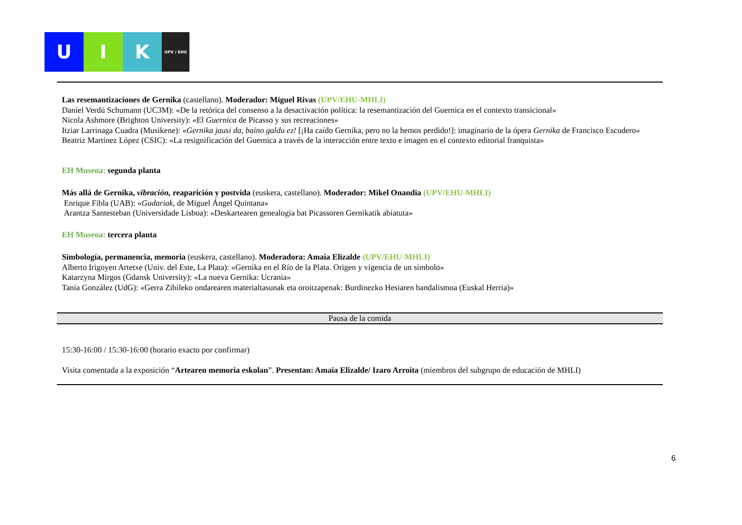U I K
UPV / EHU
Las resemantizaciones de Gernika (castellano). Moderador: Miguel Rivas (UPV/EHU-MHLI)
Daniel Verdú Schumann (UC3M): «De la retórica del consenso a la desactivación política: la resemantización del Guernica en el contexto transicional»
Nicola Ashmore (Brighton University): «El Guernica de Picasso y sus recreaciones»
Itziar Larrinaga Cuadra (Musikene): «Gernika jausi da, baino galdu ez! [¡Ha caído Gernika, pero no la hemos perdido!]: imaginario de la ópera Gernika de Francisco Escudero»
Beatriz Martínez López (CSIC): «La resignificación del Guernica a través de la interacción entre texto e imagen en el contexto editorial franquista»
EH Museoa: segunda planta
Más allá de Gernika, vibración, reaparición y postvida (euskera, castellano). Moderador: Mikel Onandia (UPV/EHU-MHLI)
Enrique Fibla (UAB): «Gudariak, de Miguel Ángel Quintana»
Arantza Santesteban (Universidade Lisboa): «Deskartearen genealogia bat Picassoren Gernikatik abiatuta»
EH Museoa: tercera planta
Simbología, permanencia, memoria (euskera, castellano). Moderadora: Amaia Elizalde (UPV/EHU-MHLI)
Alberto Irigoyen Artetxe (Univ. del Este, La Plata): «Gernika en el Río de la Plata. Origen y vigencia de un símbolo»
Katarzyna Mirgos (Gdansk University): «La nueva Gernika: Ucrania»
Tania González (UdG): «Gerra Zibileko ondarearen materialtasunak eta oroitzapenak: Burdinezko Hesiaren bandalismoa (Euskal Herria)»
Pausa de la comida
15:30-16:00 / 15:30-16:00 (horario exacto por confirmar)
Visita comentada a la exposición “Artearen memoria eskolan”. Presentan: Amaia Elizalde/ Izaro Arroita (miembros del subgrupo de educación de MHLI)
6